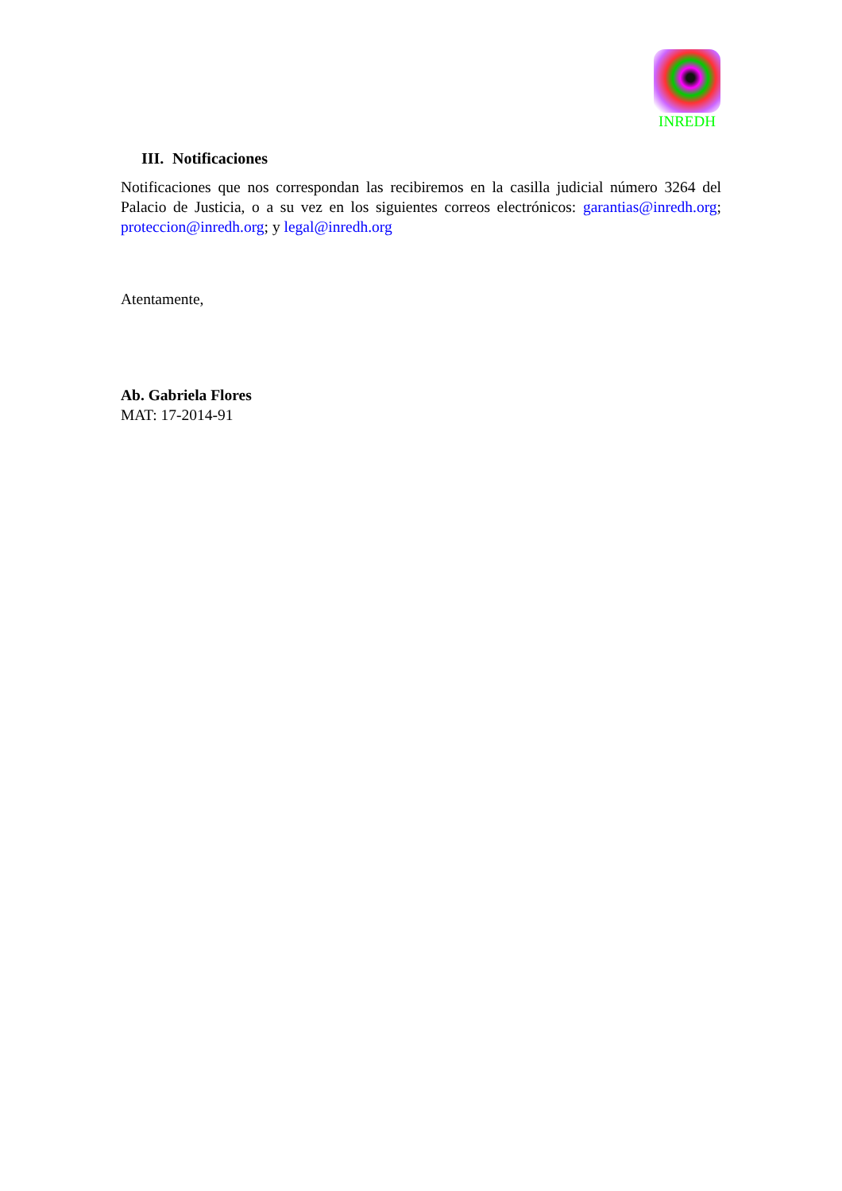INREDH
III. Notificaciones
Notificaciones que nos correspondan las recibiremos en la casilla judicial número 3264 del Palacio de Justicia, o a su vez en los siguientes correos electrónicos: garantias@inredh.org; proteccion@inredh.org; y legal@inredh.org
Atentamente,
Ab. Gabriela Flores
MAT: 17-2014-91